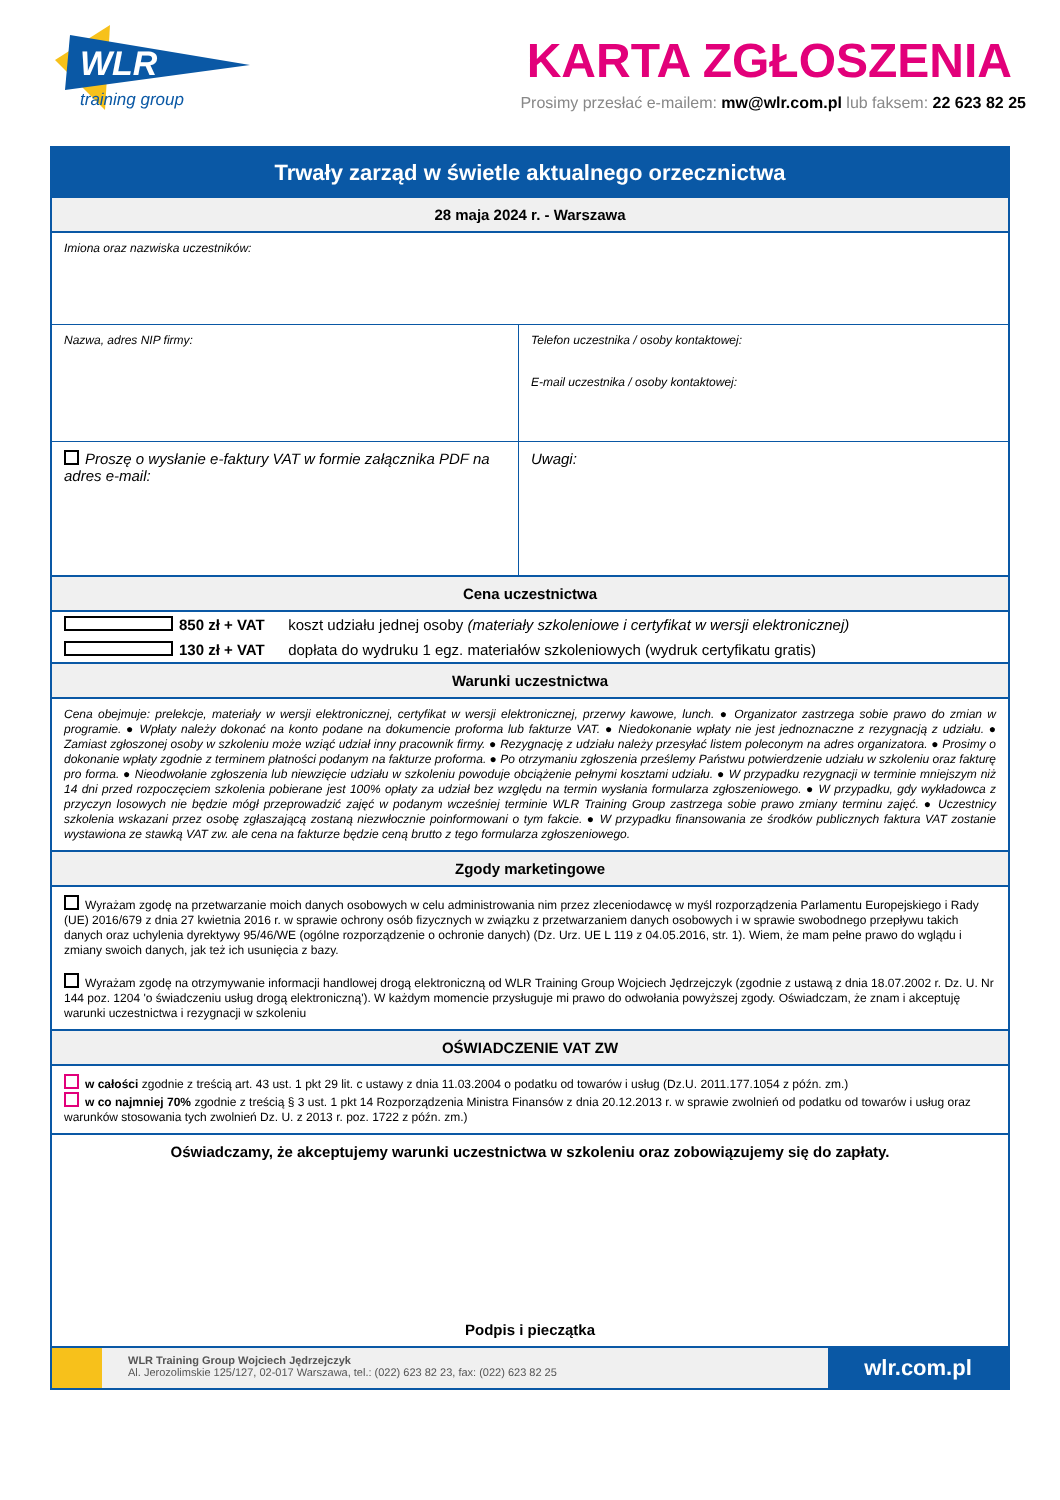WLR
training group
KARTA ZGŁOSZENIA
Prosimy przesłać e-mailem: mw@wlr.com.pl lub faksem: 22 623 82 25
Trwały zarząd w świetle aktualnego orzecznictwa
28 maja 2024 r. - Warszawa
Imiona oraz nazwiska uczestników:
Nazwa, adres NIP firmy: Telefon uczestnika / osoby kontaktowej:
E-mail uczestnika / osoby kontaktowej:
Proszę o wysłanie e-faktury VAT w formie załącznika PDF na adres e-mail:
Uwagi:
Cena uczestnictwa
850 zł + VAT koszt udziału jednej osoby (materiały szkoleniowe i certyfikat w wersji elektronicznej)
130 zł + VAT dopłata do wydruku 1 egz. materiałów szkoleniowych (wydruk certyfikatu gratis)
Warunki uczestnictwa
Cena obejmuje: prelekcje, materiały w wersji elektronicznej, certyfikat w wersji elektronicznej, przerwy kawowe, lunch. ● Organizator zastrzega sobie prawo do zmian w programie. ● Wpłaty należy dokonać na konto podane na dokumencie proforma lub fakturze VAT. ● Niedokonanie wpłaty nie jest jednoznaczne z rezygnacją z udziału. ● Zamiast zgłoszonej osoby w szkoleniu może wziąć udział inny pracownik firmy. ● Rezygnację z udziału należy przesyłać listem poleconym na adres organizatora. ● Prosimy o dokonanie wpłaty zgodnie z terminem płatności podanym na fakturze proforma. ● Po otrzymaniu zgłoszenia prześlemy Państwu potwierdzenie udziału w szkoleniu oraz fakturę pro forma. ● Nieodwołanie zgłoszenia lub niewzięcie udziału w szkoleniu powoduje obciążenie pełnymi kosztami udziału. ● W przypadku rezygnacji w terminie mniejszym niż 14 dni przed rozpoczęciem szkolenia pobierane jest 100% opłaty za udział bez względu na termin wysłania formularza zgłoszeniowego. ● W przypadku, gdy wykładowca z przyczyn losowych nie będzie mógł przeprowadzić zajęć w podanym wcześniej terminie WLR Training Group zastrzega sobie prawo zmiany terminu zajęć. ● Uczestnicy szkolenia wskazani przez osobę zgłaszającą zostaną niezwłocznie poinformowani o tym fakcie. ● W przypadku finansowania ze środków publicznych faktura VAT zostanie wystawiona ze stawką VAT zw. ale cena na fakturze będzie ceną brutto z tego formularza zgłoszeniowego.
Zgody marketingowe
Wyrażam zgodę na przetwarzanie moich danych osobowych w celu administrowania nim przez zleceniodawcę w myśl rozporządzenia Parlamentu Europejskiego i Rady (UE) 2016/679 z dnia 27 kwietnia 2016 r. w sprawie ochrony osób fizycznych w związku z przetwarzaniem danych osobowych i w sprawie swobodnego przepływu takich danych oraz uchylenia dyrektywy 95/46/WE (ogólne rozporządzenie o ochronie danych) (Dz. Urz. UE L 119 z 04.05.2016, str. 1). Wiem, że mam pełne prawo do wglądu i zmiany swoich danych, jak też ich usunięcia z bazy.
Wyrażam zgodę na otrzymywanie informacji handlowej drogą elektroniczną od WLR Training Group Wojciech Jędrzejczyk (zgodnie z ustawą z dnia 18.07.2002 r. Dz. U. Nr 144 poz. 1204 'o świadczeniu usług drogą elektroniczną'). W każdym momencie przysługuje mi prawo do odwołania powyższej zgody. Oświadczam, że znam i akceptuję warunki uczestnictwa i rezygnacji w szkoleniu
OŚWIADCZENIE VAT ZW
w całości zgodnie z treścią art. 43 ust. 1 pkt 29 lit. c ustawy z dnia 11.03.2004 o podatku od towarów i usług (Dz.U. 2011.177.1054 z późn. zm.)
w co najmniej 70% zgodnie z treścią § 3 ust. 1 pkt 14 Rozporządzenia Ministra Finansów z dnia 20.12.2013 r. w sprawie zwolnień od podatku od towarów i usług oraz warunków stosowania tych zwolnień Dz. U. z 2013 r. poz. 1722 z późn. zm.)
Oświadczamy, że akceptujemy warunki uczestnictwa w szkoleniu oraz zobowiązujemy się do zapłaty.
Podpis i pieczątka
WLR Training Group Wojciech Jędrzejczyk
Al. Jerozolimskie 125/127, 02-017 Warszawa, tel.: (022) 623 82 23, fax: (022) 623 82 25
wlr.com.pl